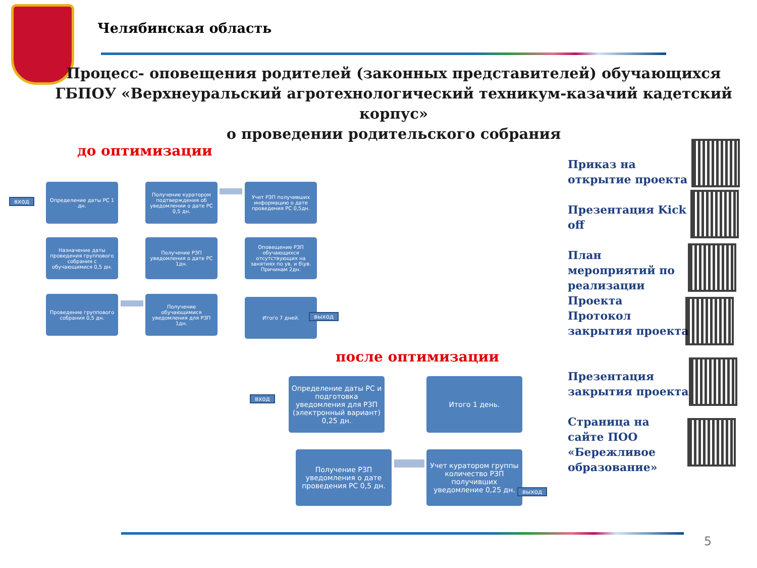Челябинская область
Процесс- оповещения родителей (законных представителей) обучающихся
ГБПОУ «Верхнеуральский агротехнологический техникум-казачий кадетский корпус»
о проведении родительского собрания
до оптимизации
вход
Определение даты РС 1 дн.
Получение куратором подтверждения об уведомлении о дате РС 0,5 дн.
Учет РЗП получивших информацию о дате проведения РС 0,5дн.
Назначение даты проведения группового собрания с обучающимися 0,5 дн.
Получение РЗП уведомления о дате РС 1дн.
Оповещение РЗП обучающихся отсутствующих на занятиях по ув. и б\ув. Причинам 2дн.
Проведение группового собрания 0,5 дн.
Получение обучающимися уведомления для РЗП 1дн.
Итого 7 дней.
выход
после оптимизации
вход
Определение даты РС и подготовка уведомления для РЗП (электронный вариант) 0,25 дн.
Итого 1 день.
Получение РЗП уведомления о дате проведения РС 0,5 дн.
Учет куратором группы количество РЗП получивших уведомление 0,25 дн.
выход
Приказ на открытие проекта
Презентация Kick off
План мероприятий по реализации Проекта
Протокол закрытия проекта
Презентация закрытия проекта
Страница на сайте ПОО «Бережливое образование»
5